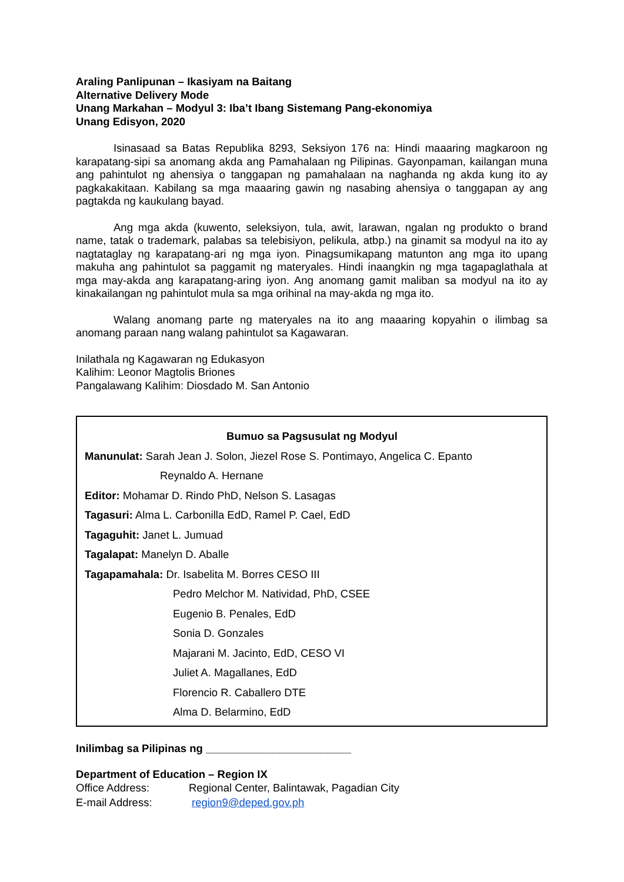Araling Panlipunan – Ikasiyam na Baitang
Alternative Delivery Mode
Unang Markahan – Modyul 3: Iba’t Ibang Sistemang Pang-ekonomiya
Unang Edisyon, 2020
Isinasaad sa Batas Republika 8293, Seksiyon 176 na: Hindi maaaring magkaroon ng karapatang-sipi sa anomang akda ang Pamahalaan ng Pilipinas. Gayonpaman, kailangan muna ang pahintulot ng ahensiya o tanggapan ng pamahalaan na naghanda ng akda kung ito ay pagkakakitaan. Kabilang sa mga maaaring gawin ng nasabing ahensiya o tanggapan ay ang pagtakda ng kaukulang bayad.
Ang mga akda (kuwento, seleksiyon, tula, awit, larawan, ngalan ng produkto o brand name, tatak o trademark, palabas sa telebisiyon, pelikula, atbp.) na ginamit sa modyul na ito ay nagtataglay ng karapatang-ari ng mga iyon. Pinagsumikapang matunton ang mga ito upang makuha ang pahintulot sa paggamit ng materyales. Hindi inaangkin ng mga tagapaglathala at mga may-akda ang karapatang-aring iyon. Ang anomang gamit maliban sa modyul na ito ay kinakailangan ng pahintulot mula sa mga orihinal na may-akda ng mga ito.
Walang anomang parte ng materyales na ito ang maaaring kopyahin o ilimbag sa anomang paraan nang walang pahintulot sa Kagawaran.
Inilathala ng Kagawaran ng Edukasyon
Kalihim: Leonor Magtolis Briones
Pangalawang Kalihim: Diosdado M. San Antonio
Bumuo sa Pagsusulat ng Modyul
Manunulat: Sarah Jean J. Solon, Jiezel Rose S. Pontimayo, Angelica C. Epanto
Reynaldo A. Hernane
Editor: Mohamar D. Rindo PhD, Nelson S. Lasagas
Tagasuri: Alma L. Carbonilla EdD, Ramel P. Cael, EdD
Tagaguhit: Janet L. Jumuad
Tagalapat: Manelyn D. Aballe
Tagapamahala: Dr. Isabelita M. Borres CESO III
Pedro Melchor M. Natividad, PhD, CSEE
Eugenio B. Penales, EdD
Sonia D. Gonzales
Majarani M. Jacinto, EdD, CESO VI
Juliet A. Magallanes, EdD
Florencio R. Caballero DTE
Alma D. Belarmino, EdD
Inilimbag sa Pilipinas ng ________________________
Department of Education – Region IX
Office Address: Regional Center, Balintawak, Pagadian City
E-mail Address: region9@deped.gov.ph